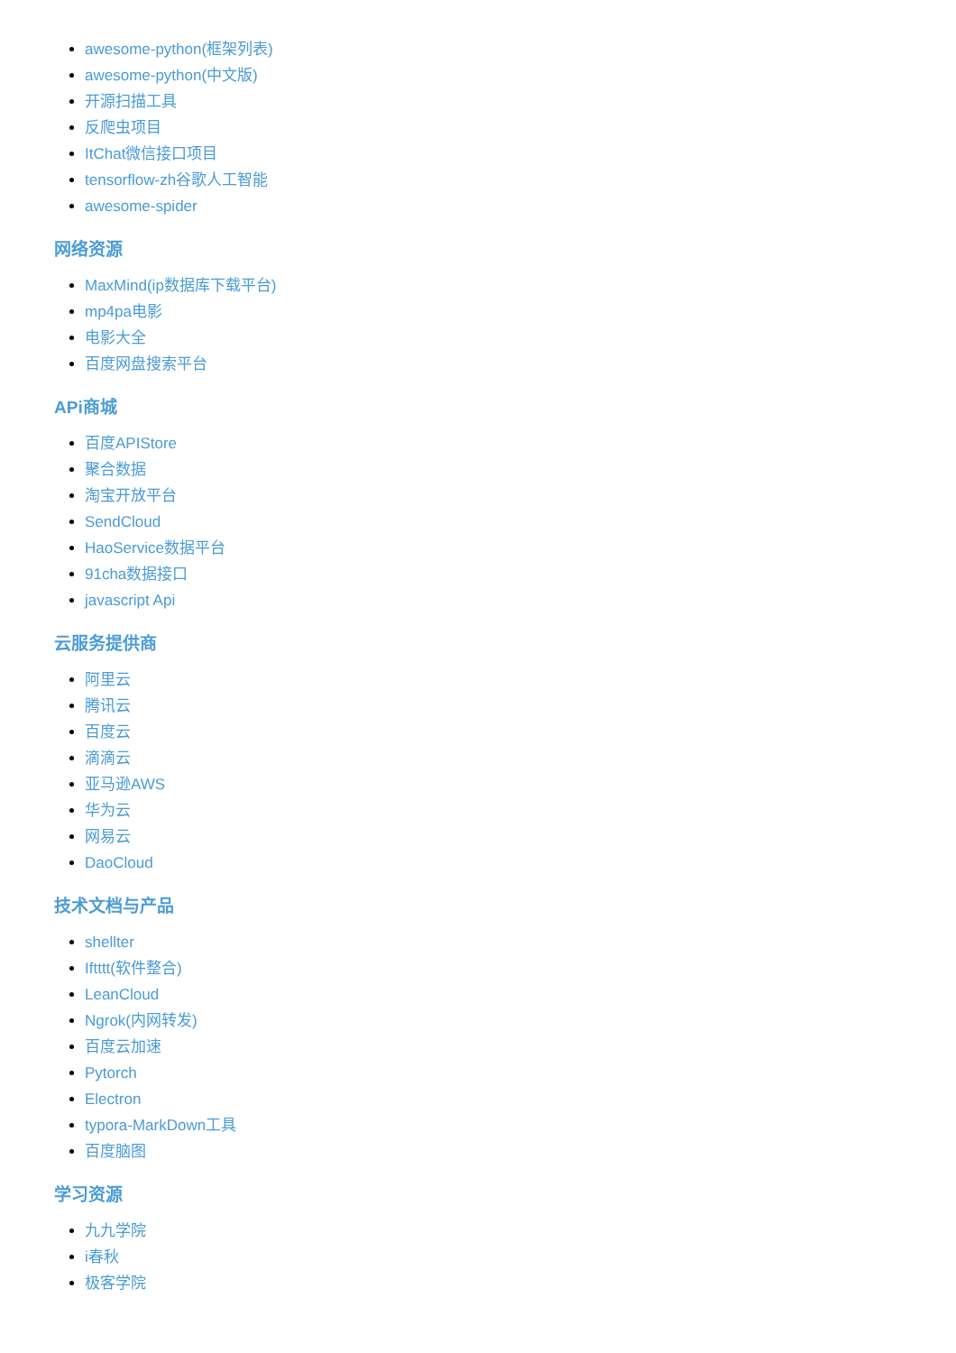awesome-python(框架列表)
awesome-python(中文版)
开源扫描工具
反爬虫项目
ItChat微信接口项目
tensorflow-zh谷歌人工智能
awesome-spider
网络资源
MaxMind(ip数据库下载平台)
mp4pa电影
电影大全
百度网盘搜索平台
APi商城
百度APIStore
聚合数据
淘宝开放平台
SendCloud
HaoService数据平台
91cha数据接口
javascript Api
云服务提供商
阿里云
腾讯云
百度云
滴滴云
亚马逊AWS
华为云
网易云
DaoCloud
技术文档与产品
shellter
Iftttt(软件整合)
LeanCloud
Ngrok(内网转发)
百度云加速
Pytorch
Electron
typora-MarkDown工具
百度脑图
学习资源
九九学院
i春秋
极客学院